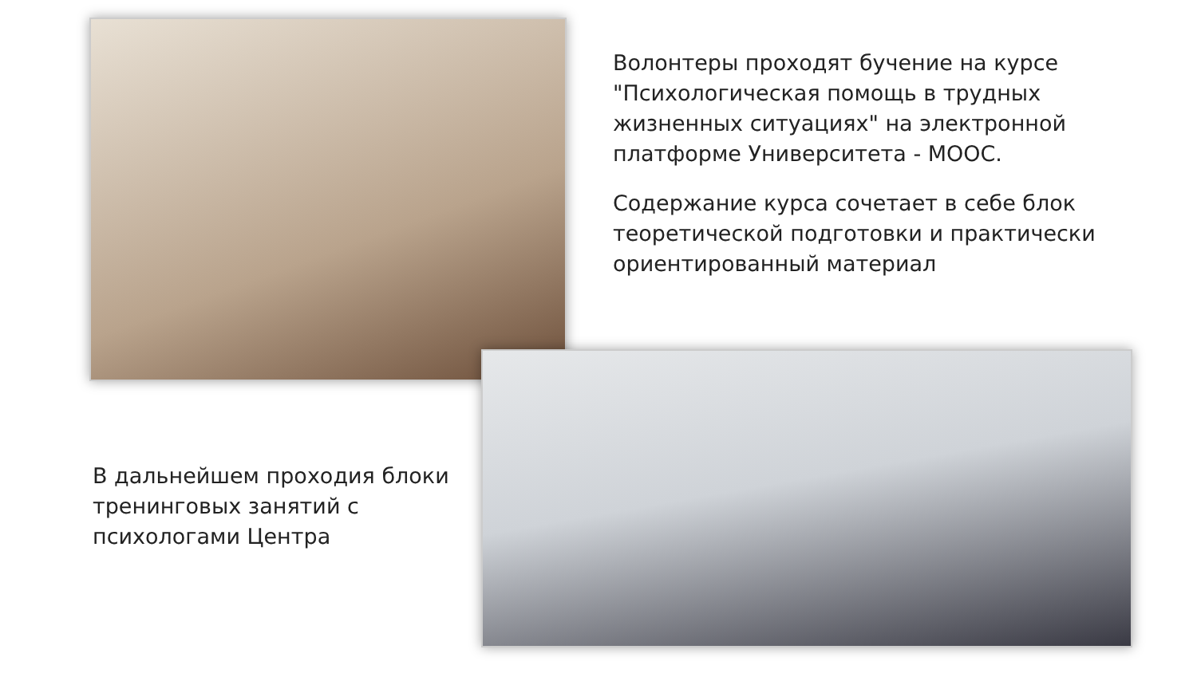Волонтеры проходят бучение на курсе "Психологическая помощь в трудных жизненных ситуациях" на электронной платформе Университета - МООС.
Содержание курса сочетает в себе блок теоретической подготовки и практически ориентированный материал
В дальнейшем проходия блоки тренинговых занятий с психологами Центра